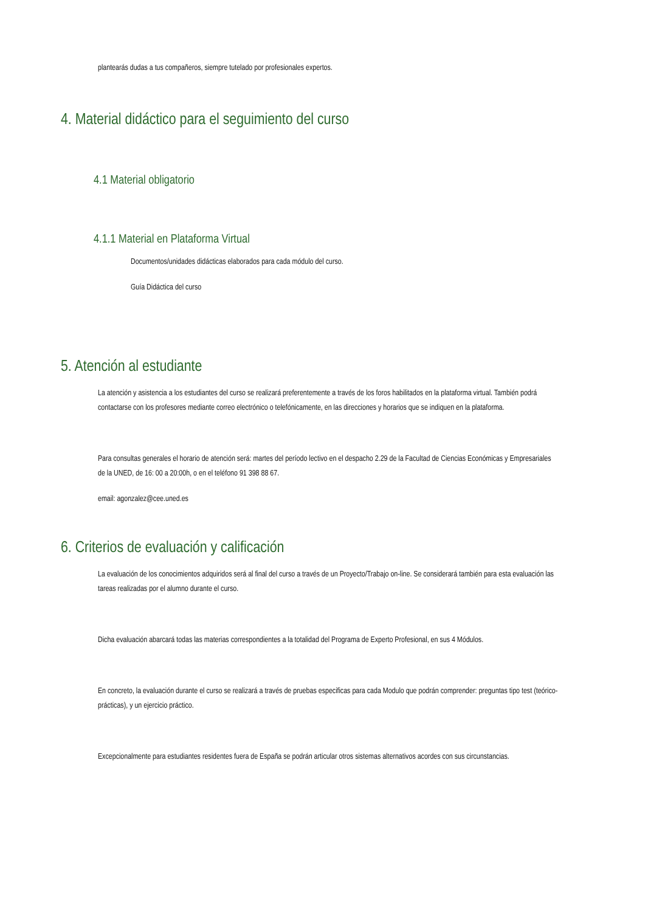plantearás dudas a tus compañeros, siempre tutelado por profesionales expertos.
4. Material didáctico para el seguimiento del curso
4.1 Material obligatorio
4.1.1 Material en Plataforma Virtual
Documentos/unidades didácticas elaborados para cada módulo del curso.
Guía Didáctica del curso
5. Atención al estudiante
La atención y asistencia a los estudiantes del curso se realizará preferentemente a través de los foros habilitados en la plataforma virtual. También podrá contactarse con los profesores mediante correo electrónico o telefónicamente, en las direcciones y horarios que se indiquen en la plataforma.
Para consultas generales el horario de atención será: martes del período lectivo en el despacho 2.29 de la Facultad de Ciencias Económicas y Empresariales de la UNED, de 16: 00 a 20:00h, o en el teléfono 91 398 88 67.
email: agonzalez@cee.uned.es
6. Criterios de evaluación y calificación
La evaluación de los conocimientos adquiridos será al final del curso a través de un Proyecto/Trabajo on-line. Se considerará también para esta evaluación las tareas realizadas por el alumno durante el curso.
Dicha evaluación abarcará todas las materias correspondientes a la totalidad del Programa de Experto Profesional, en sus 4 Módulos.
En concreto, la evaluación durante el curso se realizará a través de pruebas especificas para cada Modulo que podrán comprender: preguntas tipo test (teórico-prácticas), y un ejercicio práctico.
Excepcionalmente para estudiantes residentes fuera de España se podrán articular otros sistemas alternativos acordes con sus circunstancias.